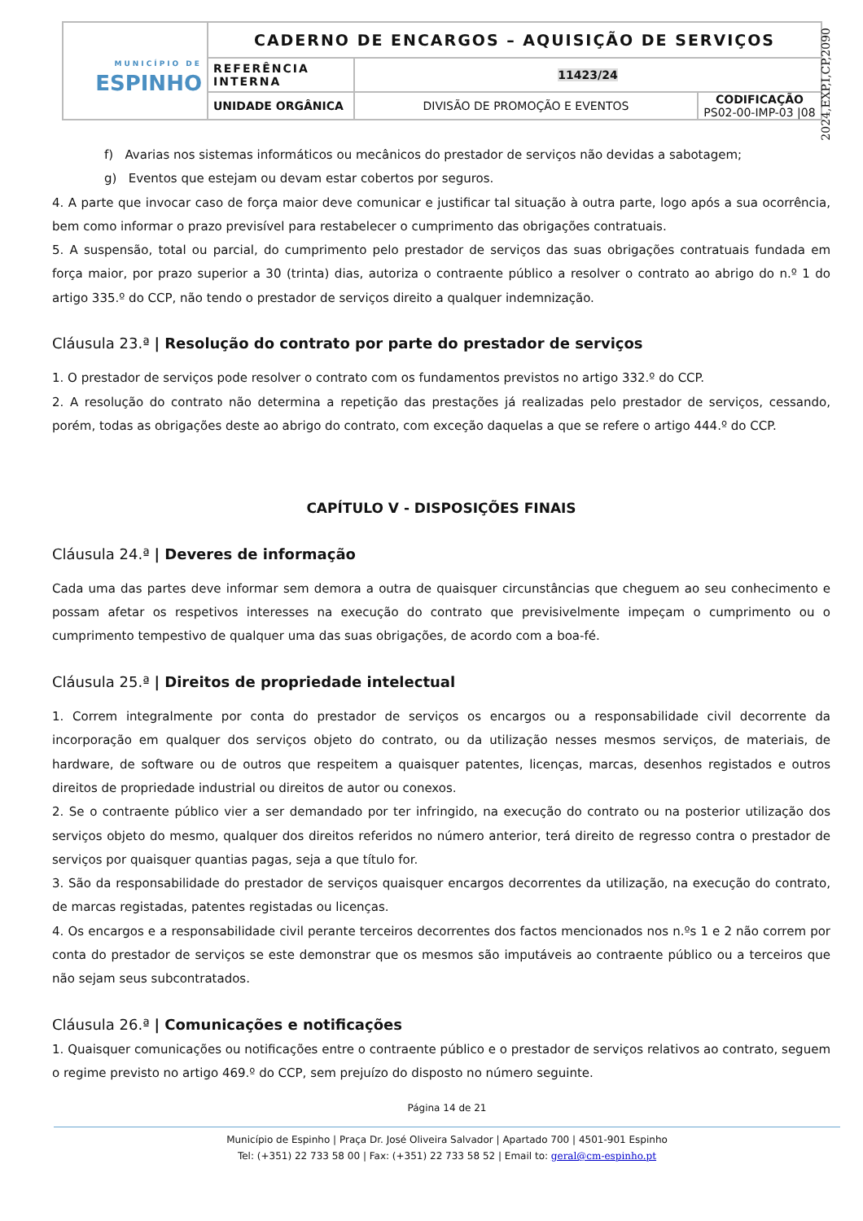| MUNICÍPIO DE ESPINHO | CADERNO DE ENCARGOS – AQUISIÇÃO DE SERVIÇOS | | |
| | REFERÊNCIA INTERNA | 11423/24 | |
| | UNIDADE ORGÂNICA | DIVISÃO DE PROMOÇÃO E EVENTOS | CODIFICAÇÃO PS02-00-IMP-03 /08 |
2024,EXP,I,CP,2090
f) Avarias nos sistemas informáticos ou mecânicos do prestador de serviços não devidas a sabotagem;
g) Eventos que estejam ou devam estar cobertos por seguros.
4. A parte que invocar caso de força maior deve comunicar e justificar tal situação à outra parte, logo após a sua ocorrência, bem como informar o prazo previsível para restabelecer o cumprimento das obrigações contratuais.
5. A suspensão, total ou parcial, do cumprimento pelo prestador de serviços das suas obrigações contratuais fundada em força maior, por prazo superior a 30 (trinta) dias, autoriza o contraente público a resolver o contrato ao abrigo do n.º 1 do artigo 335.º do CCP, não tendo o prestador de serviços direito a qualquer indemnização.
Cláusula 23.ª | Resolução do contrato por parte do prestador de serviços
1. O prestador de serviços pode resolver o contrato com os fundamentos previstos no artigo 332.º do CCP.
2. A resolução do contrato não determina a repetição das prestações já realizadas pelo prestador de serviços, cessando, porém, todas as obrigações deste ao abrigo do contrato, com exceção daquelas a que se refere o artigo 444.º do CCP.
CAPÍTULO V - DISPOSIÇÕES FINAIS
Cláusula 24.ª | Deveres de informação
Cada uma das partes deve informar sem demora a outra de quaisquer circunstâncias que cheguem ao seu conhecimento e possam afetar os respetivos interesses na execução do contrato que previsivelmente impeçam o cumprimento ou o cumprimento tempestivo de qualquer uma das suas obrigações, de acordo com a boa-fé.
Cláusula 25.ª | Direitos de propriedade intelectual
1. Correm integralmente por conta do prestador de serviços os encargos ou a responsabilidade civil decorrente da incorporação em qualquer dos serviços objeto do contrato, ou da utilização nesses mesmos serviços, de materiais, de hardware, de software ou de outros que respeitem a quaisquer patentes, licenças, marcas, desenhos registados e outros direitos de propriedade industrial ou direitos de autor ou conexos.
2. Se o contraente público vier a ser demandado por ter infringido, na execução do contrato ou na posterior utilização dos serviços objeto do mesmo, qualquer dos direitos referidos no número anterior, terá direito de regresso contra o prestador de serviços por quaisquer quantias pagas, seja a que título for.
3. São da responsabilidade do prestador de serviços quaisquer encargos decorrentes da utilização, na execução do contrato, de marcas registadas, patentes registadas ou licenças.
4. Os encargos e a responsabilidade civil perante terceiros decorrentes dos factos mencionados nos n.ºs 1 e 2 não correm por conta do prestador de serviços se este demonstrar que os mesmos são imputáveis ao contraente público ou a terceiros que não sejam seus subcontratados.
Cláusula 26.ª | Comunicações e notificações
1. Quaisquer comunicações ou notificações entre o contraente público e o prestador de serviços relativos ao contrato, seguem o regime previsto no artigo 469.º do CCP, sem prejuízo do disposto no número seguinte.
Página 14 de 21
Município de Espinho | Praça Dr. José Oliveira Salvador | Apartado 700 | 4501-901 Espinho
Tel: (+351) 22 733 58 00 | Fax: (+351) 22 733 58 52 | Email to: geral@cm-espinho.pt